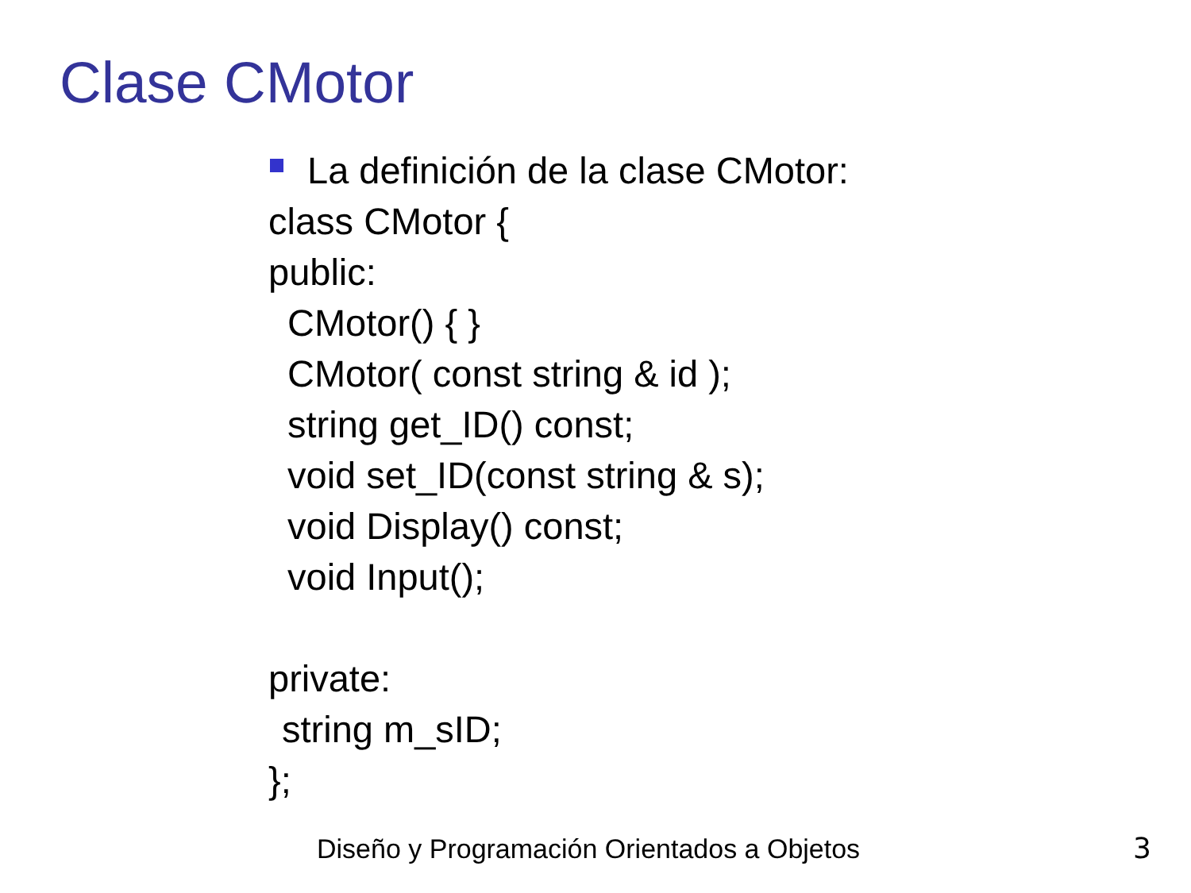Clase CMotor
La definición de la clase CMotor:
class CMotor {
public:
CMotor() { }
CMotor( const string & id );
string get_ID() const;
void set_ID(const string & s);
void Display() const;
void Input();
private:
string m_sID;
};
Diseño y Programación Orientados a Objetos
3